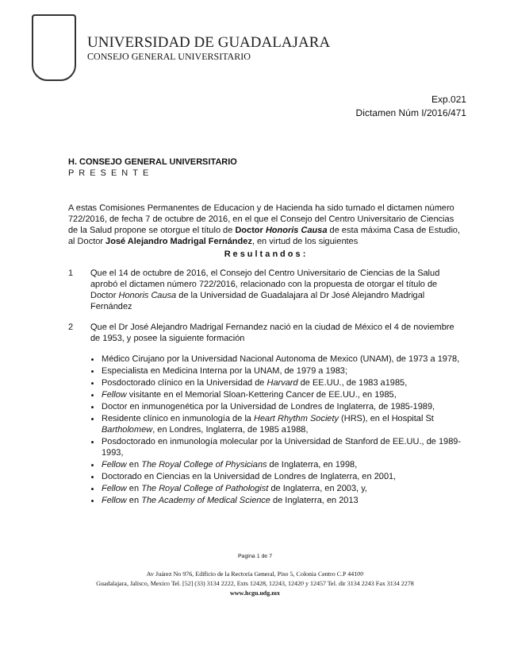UNIVERSIDAD DE GUADALAJARA
CONSEJO GENERAL UNIVERSITARIO
Exp.021
Dictamen Núm I/2016/471
H. CONSEJO GENERAL UNIVERSITARIO
PRESENTE
A estas Comisiones Permanentes de Educacion y de Hacienda ha sido turnado el dictamen número 722/2016, de fecha 7 de octubre de 2016, en el que el Consejo del Centro Universitario de Ciencias de la Salud propone se otorgue el título de Doctor Honoris Causa de esta máxima Casa de Estudio, al Doctor José Alejandro Madrigal Fernández, en virtud de los siguientes
Resultandos:
1 Que el 14 de octubre de 2016, el Consejo del Centro Universitario de Ciencias de la Salud aprobó el dictamen número 722/2016, relacionado con la propuesta de otorgar el título de Doctor Honoris Causa de la Universidad de Guadalajara al Dr José Alejandro Madrigal Fernández
2 Que el Dr José Alejandro Madrigal Fernandez nació en la ciudad de México el 4 de noviembre de 1953, y posee la siguiente formación
Médico Cirujano por la Universidad Nacional Autonoma de Mexico (UNAM), de 1973 a 1978,
Especialista en Medicina Interna por la UNAM, de 1979 a 1983;
Posdoctorado clínico en la Universidad de Harvard de EE.UU., de 1983 a1985,
Fellow visitante en el Memorial Sloan-Kettering Cancer de EE.UU., en 1985,
Doctor en inmunogenética por la Universidad de Londres de Inglaterra, de 1985-1989,
Residente clínico en inmunología de la Heart Rhythm Society (HRS), en el Hospital St Bartholomew, en Londres, Inglaterra, de 1985 a1988,
Posdoctorado en inmunología molecular por la Universidad de Stanford de EE.UU., de 1989-1993,
Fellow en The Royal College of Physicians de Inglaterra, en 1998,
Doctorado en Ciencias en la Universidad de Londres de Inglaterra, en 2001,
Fellow en The Royal College of Pathologist de Inglaterra, en 2003, y,
Fellow en The Academy of Medical Science de Inglaterra, en 2013
Pagina 1 de 7
Av Juárez No 976, Edificio de la Rectoría General, Piso 5, Colonia Centro C.P 44100
Guadalajara, Jalisco, Mexico Tel. [52] (33) 3134 2222, Exts 12428, 12243, 12420 y 12457 Tel. dir 3134 2243 Fax 3134 2278
www.hcgu.udg.mx